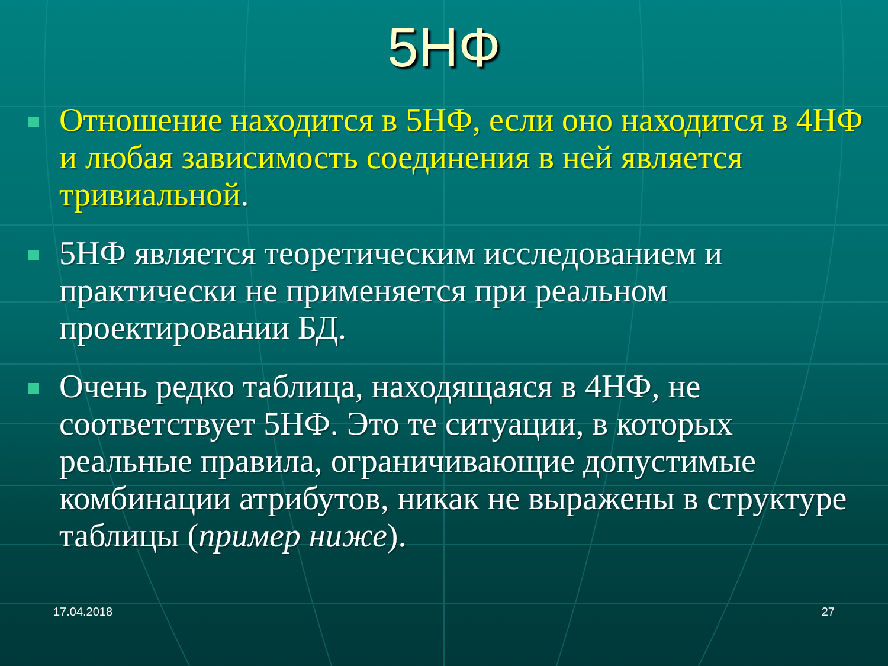5НФ
Отношение находится в 5НФ, если оно находится в 4НФ и любая зависимость соединения в ней является тривиальной.
5НФ является теоретическим исследованием и практически не применяется при реальном проектировании БД.
Очень редко таблица, находящаяся в 4НФ, не соответствует 5НФ. Это те ситуации, в которых реальные правила, ограничивающие допустимые комбинации атрибутов, никак не выражены в структуре таблицы (пример ниже).
17.04.2018 27